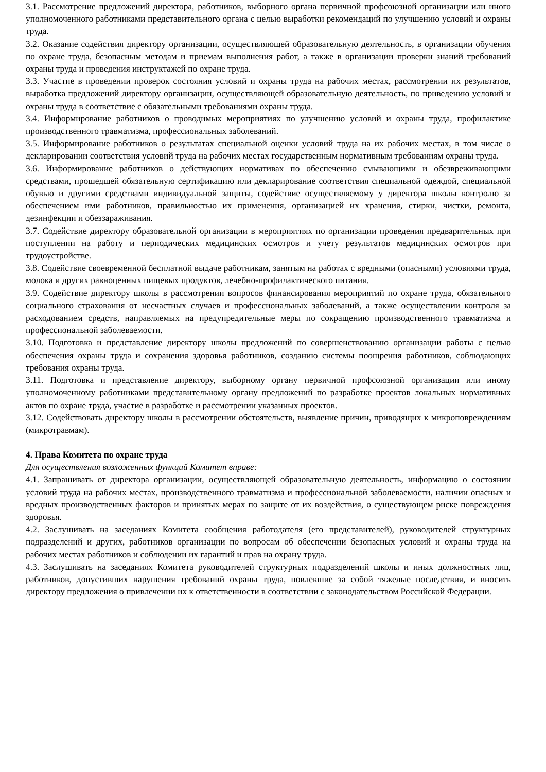3.1. Рассмотрение предложений директора, работников, выборного органа первичной профсоюзной организации или иного уполномоченного работниками представительного органа с целью выработки рекомендаций по улучшению условий и охраны труда.
3.2. Оказание содействия директору организации, осуществляющей образовательную деятельность, в организации обучения по охране труда, безопасным методам и приемам выполнения работ, а также в организации проверки знаний требований охраны труда и проведения инструктажей по охране труда.
3.3. Участие в проведении проверок состояния условий и охраны труда на рабочих местах, рассмотрении их результатов, выработка предложений директору организации, осуществляющей образовательную деятельность, по приведению условий и охраны труда в соответствие с обязательными требованиями охраны труда.
3.4. Информирование работников о проводимых мероприятиях по улучшению условий и охраны труда, профилактике производственного травматизма, профессиональных заболеваний.
3.5. Информирование работников о результатах специальной оценки условий труда на их рабочих местах, в том числе о декларировании соответствия условий труда на рабочих местах государственным нормативным требованиям охраны труда.
3.6. Информирование работников о действующих нормативах по обеспечению смывающими и обезвреживающими средствами, прошедшей обязательную сертификацию или декларирование соответствия специальной одеждой, специальной обувью и другими средствами индивидуальной защиты, содействие осуществляемому у директора школы контролю за обеспечением ими работников, правильностью их применения, организацией их хранения, стирки, чистки, ремонта, дезинфекции и обеззараживания.
3.7. Содействие директору образовательной организации в мероприятиях по организации проведения предварительных при поступлении на работу и периодических медицинских осмотров и учету результатов медицинских осмотров при трудоустройстве.
3.8. Содействие своевременной бесплатной выдаче работникам, занятым на работах с вредными (опасными) условиями труда, молока и других равноценных пищевых продуктов, лечебно-профилактического питания.
3.9. Содействие директору школы в рассмотрении вопросов финансирования мероприятий по охране труда, обязательного социального страхования от несчастных случаев и профессиональных заболеваний, а также осуществлении контроля за расходованием средств, направляемых на предупредительные меры по сокращению производственного травматизма и профессиональной заболеваемости.
3.10. Подготовка и представление директору школы предложений по совершенствованию организации работы с целью обеспечения охраны труда и сохранения здоровья работников, созданию системы поощрения работников, соблюдающих требования охраны труда.
3.11. Подготовка и представление директору, выборному органу первичной профсоюзной организации или иному уполномоченному работниками представительному органу предложений по разработке проектов локальных нормативных актов по охране труда, участие в разработке и рассмотрении указанных проектов.
3.12. Содействовать директору школы в рассмотрении обстоятельств, выявление причин, приводящих к микроповреждениям (микротравмам).
4. Права Комитета по охране труда
Для осуществления возложенных функций Комитет вправе:
4.1. Запрашивать от директора организации, осуществляющей образовательную деятельность, информацию о состоянии условий труда на рабочих местах, производственного травматизма и профессиональной заболеваемости, наличии опасных и вредных производственных факторов и принятых мерах по защите от их воздействия, о существующем риске повреждения здоровья.
4.2. Заслушивать на заседаниях Комитета сообщения работодателя (его представителей), руководителей структурных подразделений и других, работников организации по вопросам об обеспечении безопасных условий и охраны труда на рабочих местах работников и соблюдении их гарантий и прав на охрану труда.
4.3. Заслушивать на заседаниях Комитета руководителей структурных подразделений школы и иных должностных лиц, работников, допустивших нарушения требований охраны труда, повлекшие за собой тяжелые последствия, и вносить директору предложения о привлечении их к ответственности в соответствии с законодательством Российской Федерации.